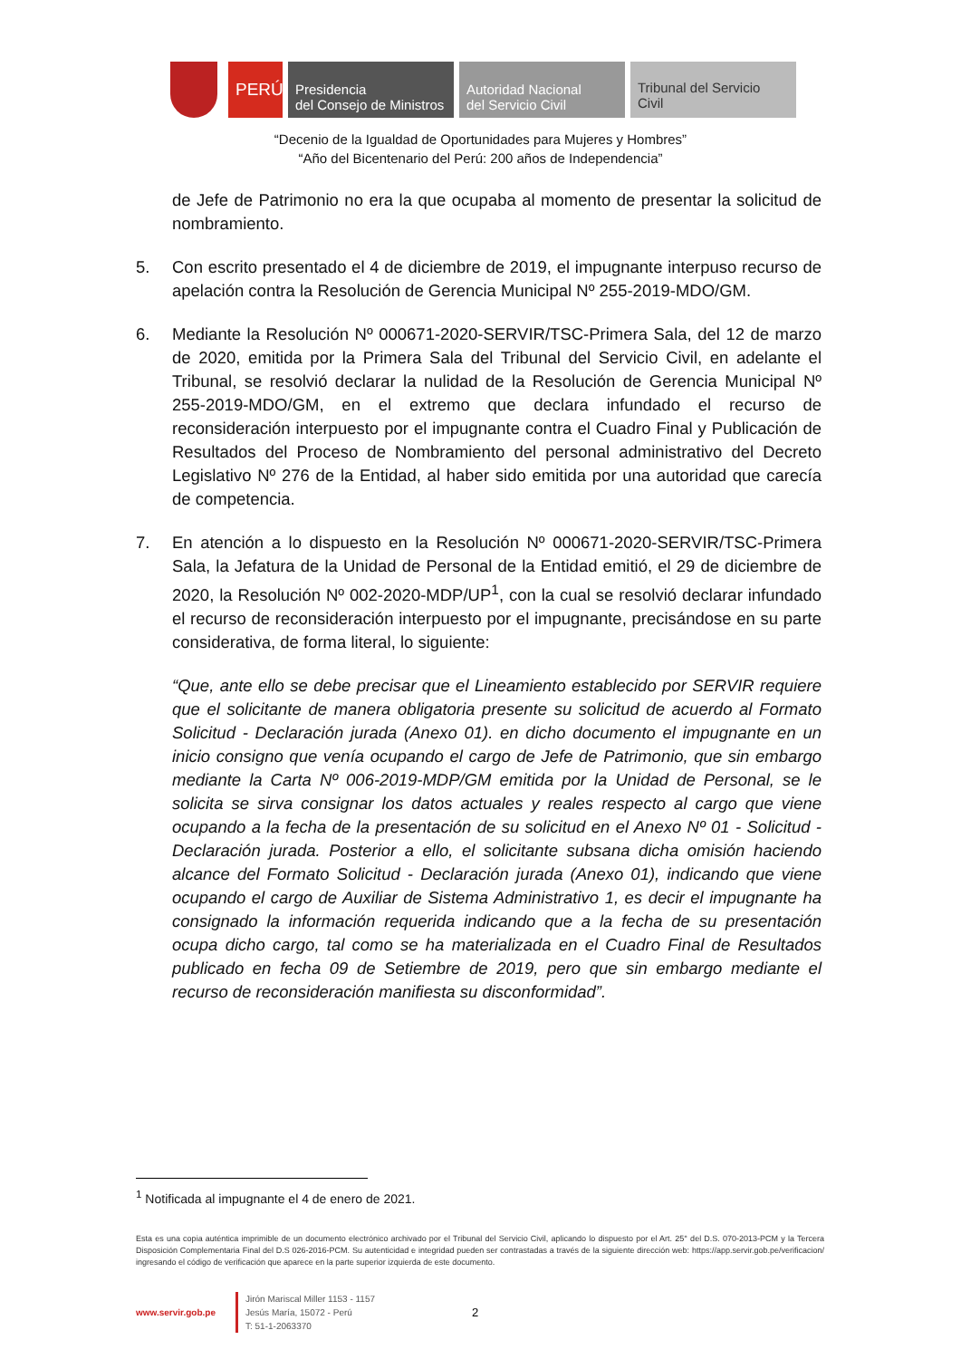PERÚ
Presidencia
del Consejo de Ministros
Autoridad Nacional
del Servicio Civil
Tribunal del Servicio
Civil
“Decenio de la Igualdad de Oportunidades para Mujeres y Hombres”
“Año del Bicentenario del Perú: 200 años de Independencia”
de Jefe de Patrimonio no era la que ocupaba al momento de presentar la solicitud de nombramiento.
5. Con escrito presentado el 4 de diciembre de 2019, el impugnante interpuso recurso de apelación contra la Resolución de Gerencia Municipal Nº 255-2019-MDO/GM.
6. Mediante la Resolución Nº 000671-2020-SERVIR/TSC-Primera Sala, del 12 de marzo de 2020, emitida por la Primera Sala del Tribunal del Servicio Civil, en adelante el Tribunal, se resolvió declarar la nulidad de la Resolución de Gerencia Municipal Nº 255-2019-MDO/GM, en el extremo que declara infundado el recurso de reconsideración interpuesto por el impugnante contra el Cuadro Final y Publicación de Resultados del Proceso de Nombramiento del personal administrativo del Decreto Legislativo Nº 276 de la Entidad, al haber sido emitida por una autoridad que carecía de competencia.
7. En atención a lo dispuesto en la Resolución Nº 000671-2020-SERVIR/TSC-Primera Sala, la Jefatura de la Unidad de Personal de la Entidad emitió, el 29 de diciembre de 2020, la Resolución Nº 002-2020-MDP/UP<sup>1</sup>, con la cual se resolvió declarar infundado el recurso de reconsideración interpuesto por el impugnante, precisándose en su parte considerativa, de forma literal, lo siguiente:
“Que, ante ello se debe precisar que el Lineamiento establecido por SERVIR requiere que el solicitante de manera obligatoria presente su solicitud de acuerdo al Formato Solicitud - Declaración jurada (Anexo 01). en dicho documento el impugnante en un inicio consigno que venía ocupando el cargo de Jefe de Patrimonio, que sin embargo mediante la Carta Nº 006-2019-MDP/GM emitida por la Unidad de Personal, se le solicita se sirva consignar los datos actuales y reales respecto al cargo que viene ocupando a la fecha de la presentación de su solicitud en el Anexo Nº 01 - Solicitud - Declaración jurada. Posterior a ello, el solicitante subsana dicha omisión haciendo alcance del Formato Solicitud - Declaración jurada (Anexo 01), indicando que viene ocupando el cargo de Auxiliar de Sistema Administrativo 1, es decir el impugnante ha consignado la información requerida indicando que a la fecha de su presentación ocupa dicho cargo, tal como se ha materializada en el Cuadro Final de Resultados publicado en fecha 09 de Setiembre de 2019, pero que sin embargo mediante el recurso de reconsideración manifiesta su disconformidad”.
<sup>1</sup> Notificada al impugnante el 4 de enero de 2021.
Esta es una copia auténtica imprimible de un documento electrónico archivado por el Tribunal del Servicio Civil, aplicando lo dispuesto por el Art. 25° del D.S. 070-2013-PCM y la Tercera Disposición Complementaria Final del D.S 026-2016-PCM. Su autenticidad e integridad pueden ser contrastadas a través de la siguiente dirección web: https://app.servir.gob.pe/verificacion/ ingresando el código de verificación que aparece en la parte superior izquierda de este documento.
www.servir.gob.pe Jirón Mariscal Miller 1153 - 1157
Jesús María, 15072 - Perú
T: 51-1-2063370 2